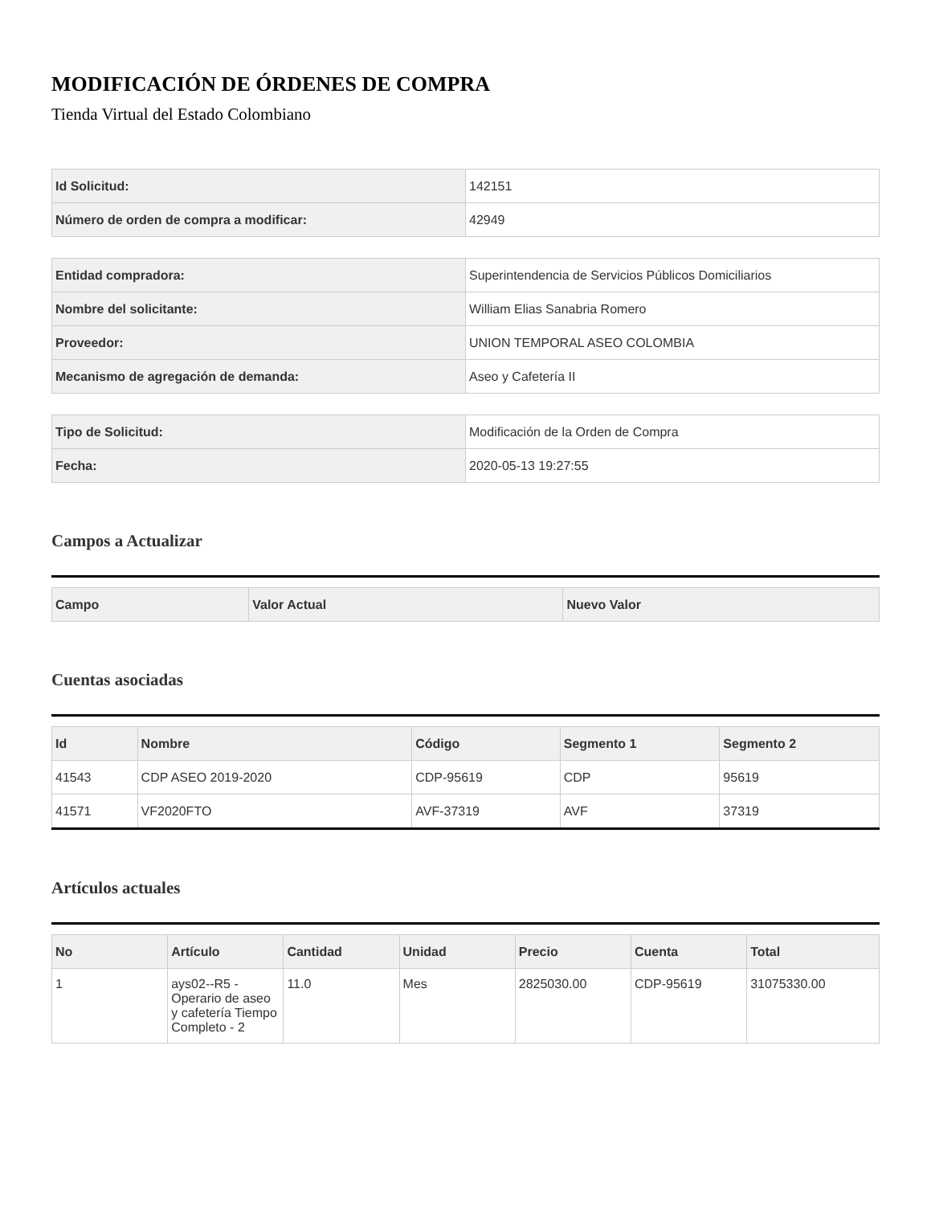MODIFICACIÓN DE ÓRDENES DE COMPRA
Tienda Virtual del Estado Colombiano
| Id Solicitud: | 142151 |
| Número de orden de compra a modificar: | 42949 |
| Entidad compradora: | Superintendencia de Servicios Públicos Domiciliarios |
| Nombre del solicitante: | William Elias Sanabria Romero |
| Proveedor: | UNION TEMPORAL ASEO COLOMBIA |
| Mecanismo de agregación de demanda: | Aseo y Cafetería II |
| Tipo de Solicitud: | Modificación de la Orden de Compra |
| Fecha: | 2020-05-13 19:27:55 |
Campos a Actualizar
| Campo | Valor Actual | Nuevo Valor |
| --- | --- | --- |
Cuentas asociadas
| Id | Nombre | Código | Segmento 1 | Segmento 2 |
| --- | --- | --- | --- | --- |
| 41543 | CDP ASEO 2019-2020 | CDP-95619 | CDP | 95619 |
| 41571 | VF2020FTO | AVF-37319 | AVF | 37319 |
Artículos actuales
| No | Artículo | Cantidad | Unidad | Precio | Cuenta | Total |
| --- | --- | --- | --- | --- | --- | --- |
| 1 | ays02--R5 - Operario de aseo y cafetería Tiempo Completo - 2 | 11.0 | Mes | 2825030.00 | CDP-95619 | 31075330.00 |